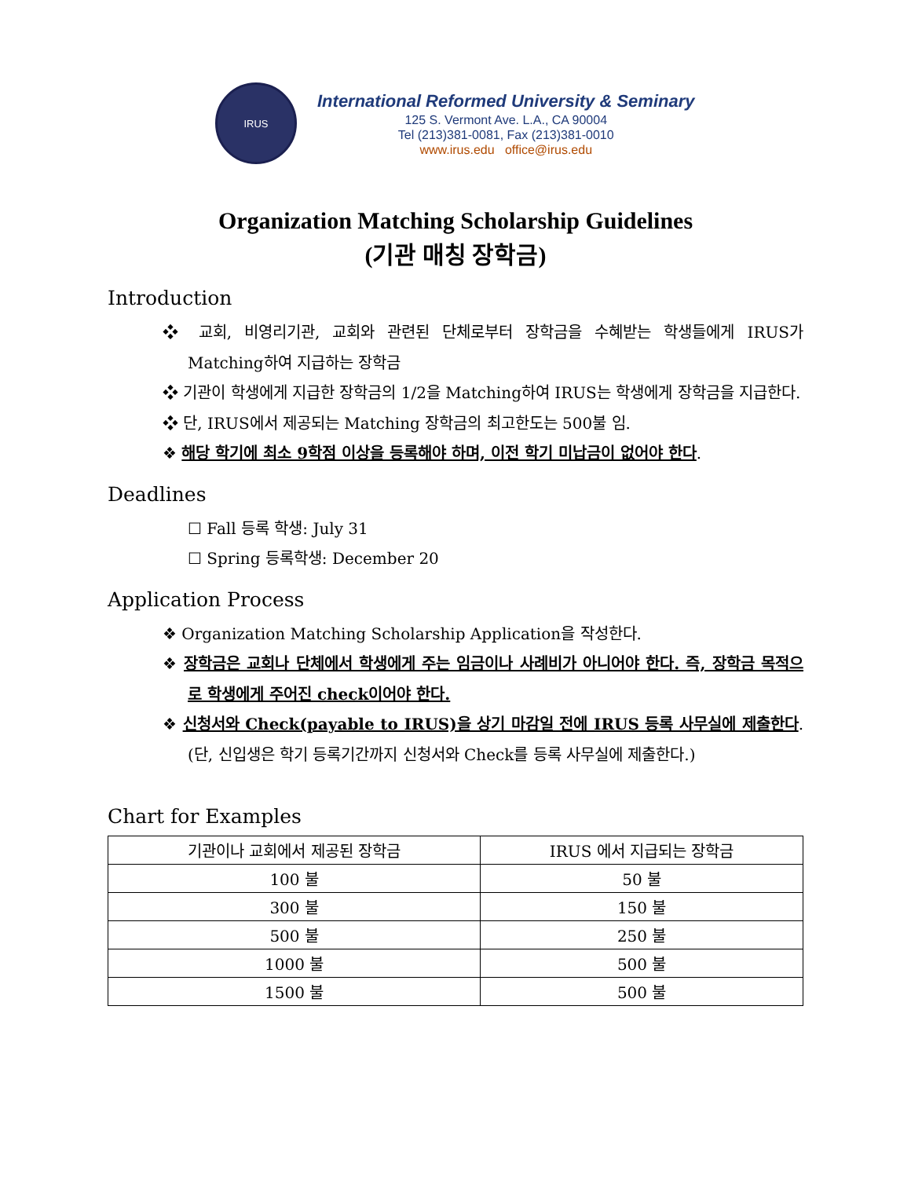IRUS
International Reformed University & Seminary
125 S. Vermont Ave. L.A., CA 90004
Tel (213)381-0081, Fax (213)381-0010
www.irus.edu office@irus.edu
Organization Matching Scholarship Guidelines
(기관 매칭 장학금)
Introduction
❖ 교회, 비영리기관, 교회와 관련된 단체로부터 장학금을 수혜받는 학생들에게 IRUS가 Matching하여 지급하는 장학금
❖ 기관이 학생에게 지급한 장학금의 1/2을 Matching하여 IRUS는 학생에게 장학금을 지급한다.
❖ 단, IRUS에서 제공되는 Matching 장학금의 최고한도는 500불 임.
❖ 해당 학기에 최소 9학점 이상을 등록해야 하며, 이전 학기 미납금이 없어야 한다.
Deadlines
☐ Fall 등록 학생: July 31
☐ Spring 등록학생: December 20
Application Process
❖ Organization Matching Scholarship Application을 작성한다.
❖ 장학금은 교회나 단체에서 학생에게 주는 임금이나 사례비가 아니어야 한다. 즉, 장학금 목적으로 학생에게 주어진 check이어야 한다.
❖ 신청서와 Check(payable to IRUS)을 상기 마감일 전에 IRUS 등록 사무실에 제출한다. (단, 신입생은 학기 등록기간까지 신청서와 Check를 등록 사무실에 제출한다.)
Chart for Examples
| 기관이나 교회에서 제공된 장학금 | IRUS 에서 지급되는 장학금 |
| 100 불 | 50 불 |
| 300 불 | 150 불 |
| 500 불 | 250 불 |
| 1000 불 | 500 불 |
| 1500 불 | 500 불 |